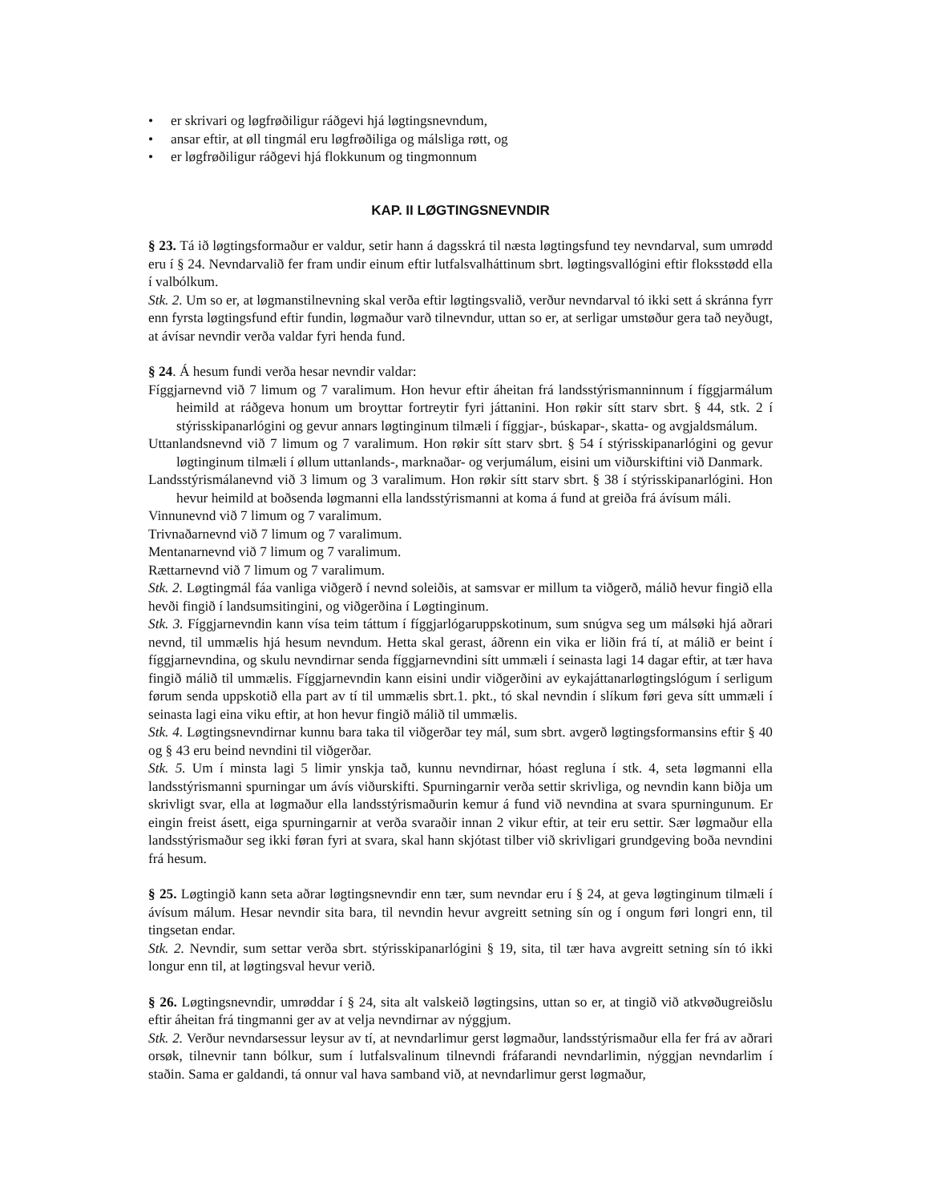• er skrivari og løgfrøðiligur ráðgevi hjá løgtingsnevndum,
• ansar eftir, at øll tingmál eru løgfrøðiliga og málsliga røtt, og
• er løgfrøðiligur ráðgevi hjá flokkunum og tingmonnum
KAP. II LØGTINGSNEVNDIR
§ 23. Tá ið løgtingsformaður er valdur, setir hann á dagsskrá til næsta løgtingsfund tey nevndarval, sum umrødd eru í § 24. Nevndarvalið fer fram undir einum eftir lutfalsvalháttinum sbrt. løgtingsvallógini eftir floksstødd ella í valbólkum.
Stk. 2. Um so er, at løgmanstilnevning skal verða eftir løgtingsvalið, verður nevndarval tó ikki sett á skránna fyrr enn fyrsta løgtingsfund eftir fundin, løgmaður varð tilnevndur, uttan so er, at serligar umstøður gera tað neyðugt, at ávísar nevndir verða valdar fyri henda fund.
§ 24. Á hesum fundi verða hesar nevndir valdar:
Fíggjarnevnd við 7 limum og 7 varalimum. Hon hevur eftir áheitan frá landsstýrismanninnum í fíggjarmálum heimild at ráðgeva honum um broyttar fortreytir fyri játtanini. Hon røkir sítt starv sbrt. § 44, stk. 2 í stýrisskipanarlógini og gevur annars løgtinginum tilmæli í fíggjar-, búskapar-, skatta- og avgjaldsmálum.
Uttanlandsnevnd við 7 limum og 7 varalimum. Hon røkir sítt starv sbrt. § 54 í stýrisskipanarlógini og gevur løgtinginum tilmæli í øllum uttanlands-, marknaðar- og verjumálum, eisini um viðurskiftini við Danmark.
Landsstýrismálanevnd við 3 limum og 3 varalimum. Hon røkir sítt starv sbrt. § 38 í stýrisskipanarlógini. Hon hevur heimild at boðsenda løgmanni ella landsstýrismanni at koma á fund at greiða frá ávísum máli.
Vinnunevnd við 7 limum og 7 varalimum.
Trivnaðarnevnd við 7 limum og 7 varalimum.
Mentanarnevnd við 7 limum og 7 varalimum.
Rættarnevnd við 7 limum og 7 varalimum.
Stk. 2. Løgtingmál fáa vanliga viðgerð í nevnd soleiðis, at samsvar er millum ta viðgerð, málið hevur fingið ella hevði fingið í landsumsitingini, og viðgerðina í Løgtinginum.
Stk. 3. Fíggjarnevndin kann vísa teim táttum í fíggjarlógaruppskotinum, sum snúgva seg um málsøki hjá aðrari nevnd, til ummælis hjá hesum nevndum. Hetta skal gerast, áðrenn ein vika er liðin frá tí, at málið er beint í fíggjarnevndina, og skulu nevndirnar senda fíggjarnevndini sítt ummæli í seinasta lagi 14 dagar eftir, at tær hava fingið málið til ummælis. Fíggjarnevndin kann eisini undir viðgerðini av eykajáttanarløgtingslógum í serligum førum senda uppskotið ella part av tí til ummælis sbrt.1. pkt., tó skal nevndin í slíkum føri geva sítt ummæli í seinasta lagi eina viku eftir, at hon hevur fingið málið til ummælis.
Stk. 4. Løgtingsnevndirnar kunnu bara taka til viðgerðar tey mál, sum sbrt. avgerð løgtingsformansins eftir § 40 og § 43 eru beind nevndini til viðgerðar.
Stk. 5. Um í minsta lagi 5 limir ynskja tað, kunnu nevndirnar, hóast regluna í stk. 4, seta løgmanni ella landsstýrismanni spurningar um ávís viðurskifti. Spurningarnir verða settir skrivliga, og nevndin kann biðja um skrivligt svar, ella at løgmaður ella landsstýrismaðurin kemur á fund við nevndina at svara spurningunum. Er eingin freist ásett, eiga spurningarnir at verða svaraðir innan 2 vikur eftir, at teir eru settir. Sær løgmaður ella landsstýrismaður seg ikki føran fyri at svara, skal hann skjótast tilber við skrivligari grundgeving boða nevndini frá hesum.
§ 25. Løgtingið kann seta aðrar løgtingsnevndir enn tær, sum nevndar eru í § 24, at geva løgtinginum tilmæli í ávísum málum. Hesar nevndir sita bara, til nevndin hevur avgreitt setning sín og í ongum føri longri enn, til tingsetan endar.
Stk. 2. Nevndir, sum settar verða sbrt. stýrisskipanarlógini § 19, sita, til tær hava avgreitt setning sín tó ikki longur enn til, at løgtingsval hevur verið.
§ 26. Løgtingsnevndir, umrøddar í § 24, sita alt valskeið løgtingsins, uttan so er, at tingið við atkvøðugreiðslu eftir áheitan frá tingmanni ger av at velja nevndirnar av nýggjum.
Stk. 2. Verður nevndarsessur leysur av tí, at nevndarlimur gerst løgmaður, landsstýrismaður ella fer frá av aðrari orsøk, tilnevnir tann bólkur, sum í lutfalsvalinum tilnevndi fráfarandi nevndarlimin, nýggjan nevndarlim í staðin. Sama er galdandi, tá onnur val hava samband við, at nevndarlimur gerst løgmaður,